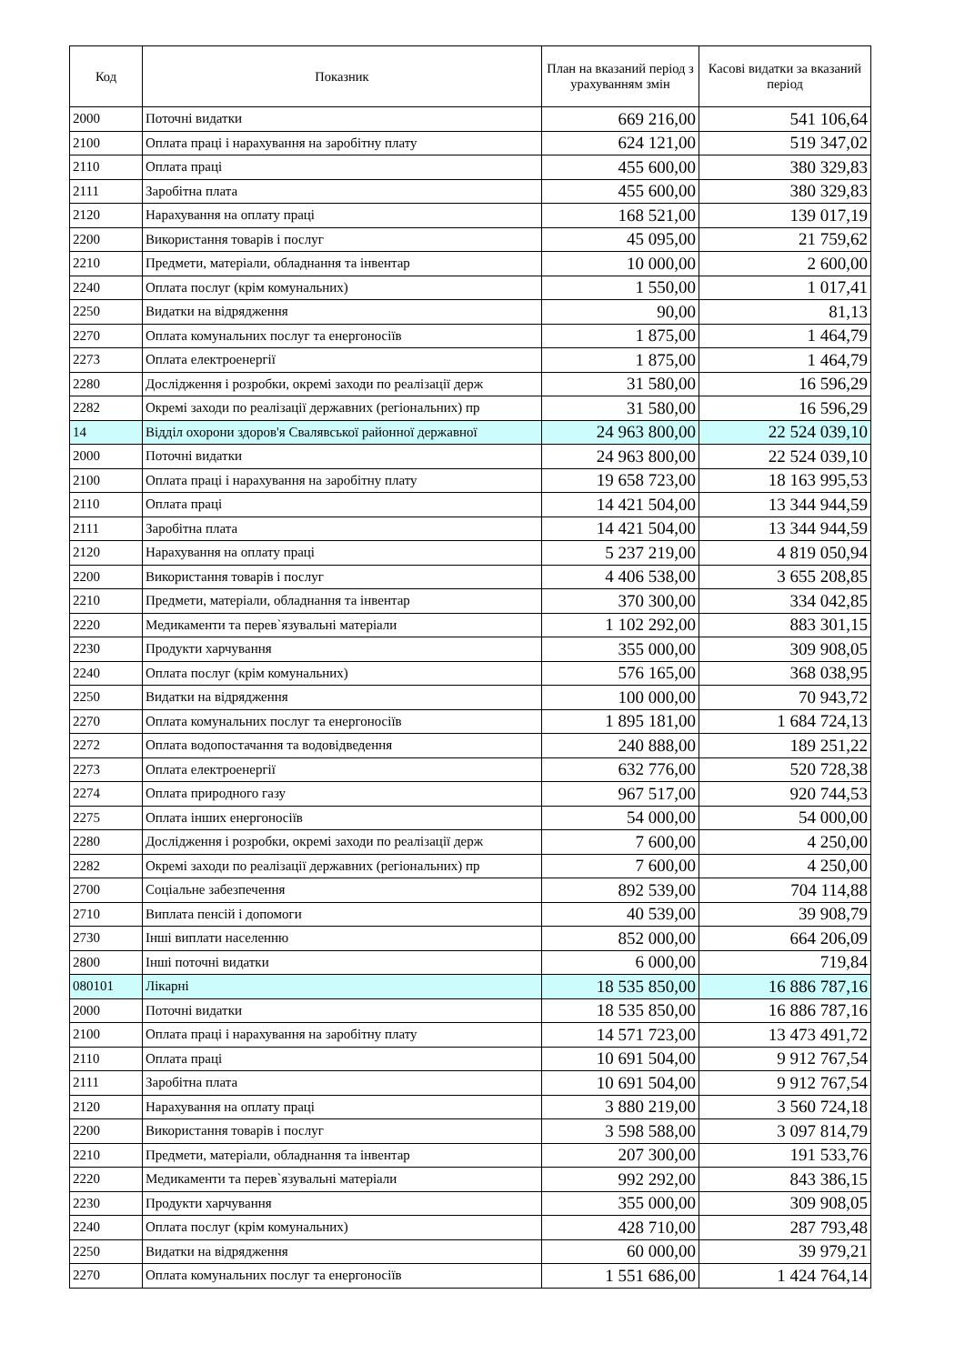| Код | Показник | План на вказаний період з урахуванням змін | Касові видатки за вказаний період |
| --- | --- | --- | --- |
| 2000 | Поточні видатки | 669 216,00 | 541 106,64 |
| 2100 | Оплата праці і нарахування на заробітну плату | 624 121,00 | 519 347,02 |
| 2110 | Оплата праці | 455 600,00 | 380 329,83 |
| 2111 | Заробітна плата | 455 600,00 | 380 329,83 |
| 2120 | Нарахування на оплату праці | 168 521,00 | 139 017,19 |
| 2200 | Використання товарів і послуг | 45 095,00 | 21 759,62 |
| 2210 | Предмети, матеріали, обладнання та інвентар | 10 000,00 | 2 600,00 |
| 2240 | Оплата послуг (крім комунальних) | 1 550,00 | 1 017,41 |
| 2250 | Видатки на відрядження | 90,00 | 81,13 |
| 2270 | Оплата комунальних послуг та енергоносіїв | 1 875,00 | 1 464,79 |
| 2273 | Оплата електроенергії | 1 875,00 | 1 464,79 |
| 2280 | Дослідження і розробки, окремі заходи по реалізації держ | 31 580,00 | 16 596,29 |
| 2282 | Окремі заходи по реалізації державних (регіональних) пр | 31 580,00 | 16 596,29 |
| 14 | Відділ охорони здоров'я Свалявської районної державної | 24 963 800,00 | 22 524 039,10 |
| 2000 | Поточні видатки | 24 963 800,00 | 22 524 039,10 |
| 2100 | Оплата праці і нарахування на заробітну плату | 19 658 723,00 | 18 163 995,53 |
| 2110 | Оплата праці | 14 421 504,00 | 13 344 944,59 |
| 2111 | Заробітна плата | 14 421 504,00 | 13 344 944,59 |
| 2120 | Нарахування на оплату праці | 5 237 219,00 | 4 819 050,94 |
| 2200 | Використання товарів і послуг | 4 406 538,00 | 3 655 208,85 |
| 2210 | Предмети, матеріали, обладнання та інвентар | 370 300,00 | 334 042,85 |
| 2220 | Медикаменти та перев`язувальні матеріали | 1 102 292,00 | 883 301,15 |
| 2230 | Продукти харчування | 355 000,00 | 309 908,05 |
| 2240 | Оплата послуг (крім комунальних) | 576 165,00 | 368 038,95 |
| 2250 | Видатки на відрядження | 100 000,00 | 70 943,72 |
| 2270 | Оплата комунальних послуг та енергоносіїв | 1 895 181,00 | 1 684 724,13 |
| 2272 | Оплата водопостачання та водовідведення | 240 888,00 | 189 251,22 |
| 2273 | Оплата електроенергії | 632 776,00 | 520 728,38 |
| 2274 | Оплата природного газу | 967 517,00 | 920 744,53 |
| 2275 | Оплата інших енергоносіїв | 54 000,00 | 54 000,00 |
| 2280 | Дослідження і розробки, окремі заходи по реалізації держ | 7 600,00 | 4 250,00 |
| 2282 | Окремі заходи по реалізації державних (регіональних) пр | 7 600,00 | 4 250,00 |
| 2700 | Соціальне забезпечення | 892 539,00 | 704 114,88 |
| 2710 | Виплата пенсій і допомоги | 40 539,00 | 39 908,79 |
| 2730 | Інші виплати населенню | 852 000,00 | 664 206,09 |
| 2800 | Інші поточні видатки | 6 000,00 | 719,84 |
| 080101 | Лікарні | 18 535 850,00 | 16 886 787,16 |
| 2000 | Поточні видатки | 18 535 850,00 | 16 886 787,16 |
| 2100 | Оплата праці і нарахування на заробітну плату | 14 571 723,00 | 13 473 491,72 |
| 2110 | Оплата праці | 10 691 504,00 | 9 912 767,54 |
| 2111 | Заробітна плата | 10 691 504,00 | 9 912 767,54 |
| 2120 | Нарахування на оплату праці | 3 880 219,00 | 3 560 724,18 |
| 2200 | Використання товарів і послуг | 3 598 588,00 | 3 097 814,79 |
| 2210 | Предмети, матеріали, обладнання та інвентар | 207 300,00 | 191 533,76 |
| 2220 | Медикаменти та перев`язувальні матеріали | 992 292,00 | 843 386,15 |
| 2230 | Продукти харчування | 355 000,00 | 309 908,05 |
| 2240 | Оплата послуг (крім комунальних) | 428 710,00 | 287 793,48 |
| 2250 | Видатки на відрядження | 60 000,00 | 39 979,21 |
| 2270 | Оплата комунальних послуг та енергоносіїв | 1 551 686,00 | 1 424 764,14 |